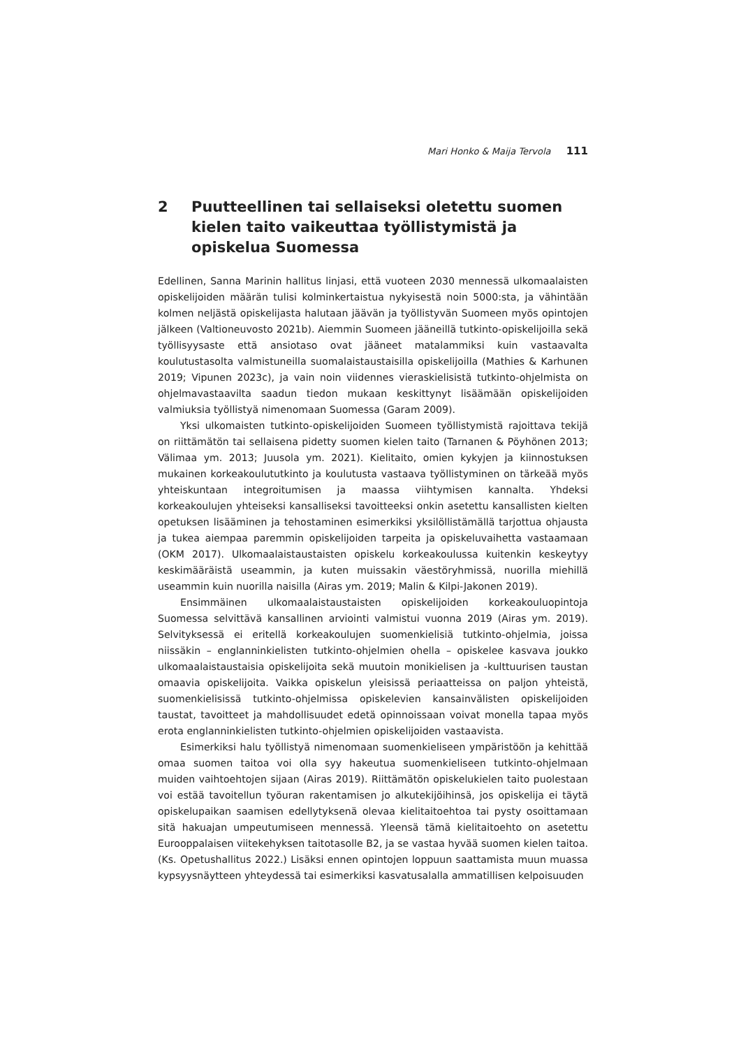Mari Honko & Maija Tervola 111
2 Puutteellinen tai sellaiseksi oletettu suomen kielen taito vaikeuttaa työllistymistä ja opiskelua Suomessa
Edellinen, Sanna Marinin hallitus linjasi, että vuoteen 2030 mennessä ulkomaalaisten opiskelijoiden määrän tulisi kolminkertaistua nykyisestä noin 5000:sta, ja vähintään kolmen neljästä opiskelijasta halutaan jäävän ja työllistyvän Suomeen myös opintojen jälkeen (Valtioneuvosto 2021b). Aiemmin Suomeen jääneillä tutkinto-opiskelijoilla sekä työllisyysaste että ansiotaso ovat jääneet matalammiksi kuin vastaavalta koulutustasolta valmistuneilla suomalaistaustaisilla opiskelijoilla (Mathies & Karhunen 2019; Vipunen 2023c), ja vain noin viidennes vieraskielisistä tutkinto-ohjelmista on ohjelmavastaavilta saadun tiedon mukaan keskittynyt lisäämään opiskelijoiden valmiuksia työllistyä nimenomaan Suomessa (Garam 2009).
Yksi ulkomaisten tutkinto-opiskelijoiden Suomeen työllistymistä rajoittava tekijä on riittämätön tai sellaisena pidetty suomen kielen taito (Tarnanen & Pöyhönen 2013; Välimaa ym. 2013; Juusola ym. 2021). Kielitaito, omien kykyjen ja kiinnostuksen mukainen korkeakoulututkinto ja koulutusta vastaava työllistyminen on tärkeää myös yhteiskuntaan integroitumisen ja maassa viihtymisen kannalta. Yhdeksi korkeakoulujen yhteiseksi kansalliseksi tavoitteeksi onkin asetettu kansallisten kielten opetuksen lisääminen ja tehostaminen esimerkiksi yksilöllistämällä tarjottua ohjausta ja tukea aiempaa paremmin opiskelijoiden tarpeita ja opiskeluvaihetta vastaamaan (OKM 2017). Ulkomaalaistaustaisten opiskelu korkeakoulussa kuitenkin keskeytyy keskimääräistä useammin, ja kuten muissakin väestöryhmissä, nuorilla miehillä useammin kuin nuorilla naisilla (Airas ym. 2019; Malin & Kilpi-Jakonen 2019).
Ensimmäinen ulkomaalaistaustaisten opiskelijoiden korkeakouluopintoja Suomessa selvittävä kansallinen arviointi valmistui vuonna 2019 (Airas ym. 2019). Selvityksessä ei eritellä korkeakoulujen suomenkielisiä tutkinto-ohjelmia, joissa niissäkin – englanninkielisten tutkinto-ohjelmien ohella – opiskelee kasvava joukko ulkomaalaistaustaisia opiskelijoita sekä muutoin monikielisen ja -kulttuurisen taustan omaavia opiskelijoita. Vaikka opiskelun yleisissä periaatteissa on paljon yhteistä, suomenkielisissä tutkinto-ohjelmissa opiskelevien kansainvälisten opiskelijoiden taustat, tavoitteet ja mahdollisuudet edetä opinnoissaan voivat monella tapaa myös erota englanninkielisten tutkinto-ohjelmien opiskelijoiden vastaavista.
Esimerkiksi halu työllistyä nimenomaan suomenkieliseen ympäristöön ja kehittää omaa suomen taitoa voi olla syy hakeutua suomenkieliseen tutkinto-ohjelmaan muiden vaihtoehtojen sijaan (Airas 2019). Riittämätön opiskelukielen taito puolestaan voi estää tavoitellun työuran rakentamisen jo alkutekijöihinsä, jos opiskelija ei täytä opiskelupaikan saamisen edellytyksenä olevaa kielitaitoehtoa tai pysty osoittamaan sitä hakuajan umpeutumiseen mennessä. Yleensä tämä kielitaitoehto on asetettu Eurooppalaisen viitekehyksen taitotasolle B2, ja se vastaa hyvää suomen kielen taitoa. (Ks. Opetushallitus 2022.) Lisäksi ennen opintojen loppuun saattamista muun muassa kypsyysnäytteen yhteydessä tai esimerkiksi kasvatusalalla ammatillisen kelpoisuuden